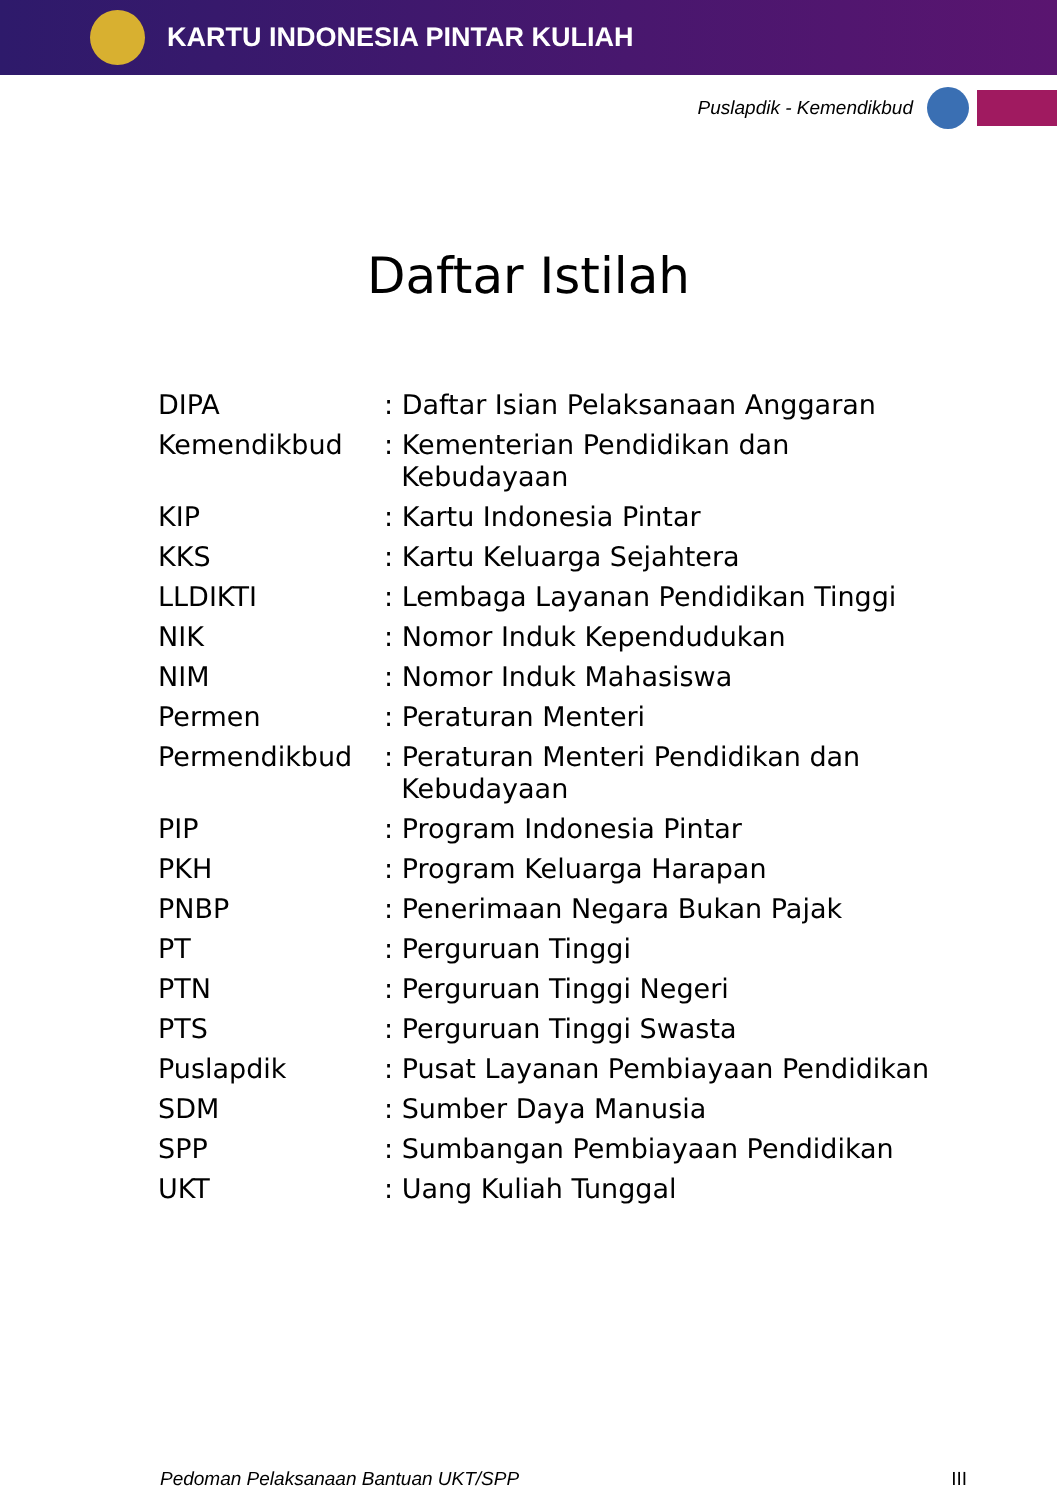KARTU INDONESIA PINTAR KULIAH
Puslapdik - Kemendikbud
Daftar Istilah
| DIPA | : Daftar Isian Pelaksanaan Anggaran |
| Kemendikbud | : Kementerian Pendidikan dan Kebudayaan |
| KIP | : Kartu Indonesia Pintar |
| KKS | : Kartu Keluarga Sejahtera |
| LLDIKTI | : Lembaga Layanan Pendidikan Tinggi |
| NIK | : Nomor Induk Kependudukan |
| NIM | : Nomor Induk Mahasiswa |
| Permen | : Peraturan Menteri |
| Permendikbud | : Peraturan Menteri Pendidikan dan Kebudayaan |
| PIP | : Program Indonesia Pintar |
| PKH | : Program Keluarga Harapan |
| PNBP | : Penerimaan Negara Bukan Pajak |
| PT | : Perguruan Tinggi |
| PTN | : Perguruan Tinggi Negeri |
| PTS | : Perguruan Tinggi Swasta |
| Puslapdik | : Pusat Layanan Pembiayaan Pendidikan |
| SDM | : Sumber Daya Manusia |
| SPP | : Sumbangan Pembiayaan Pendidikan |
| UKT | : Uang Kuliah Tunggal |
Pedoman Pelaksanaan Bantuan UKT/SPP III